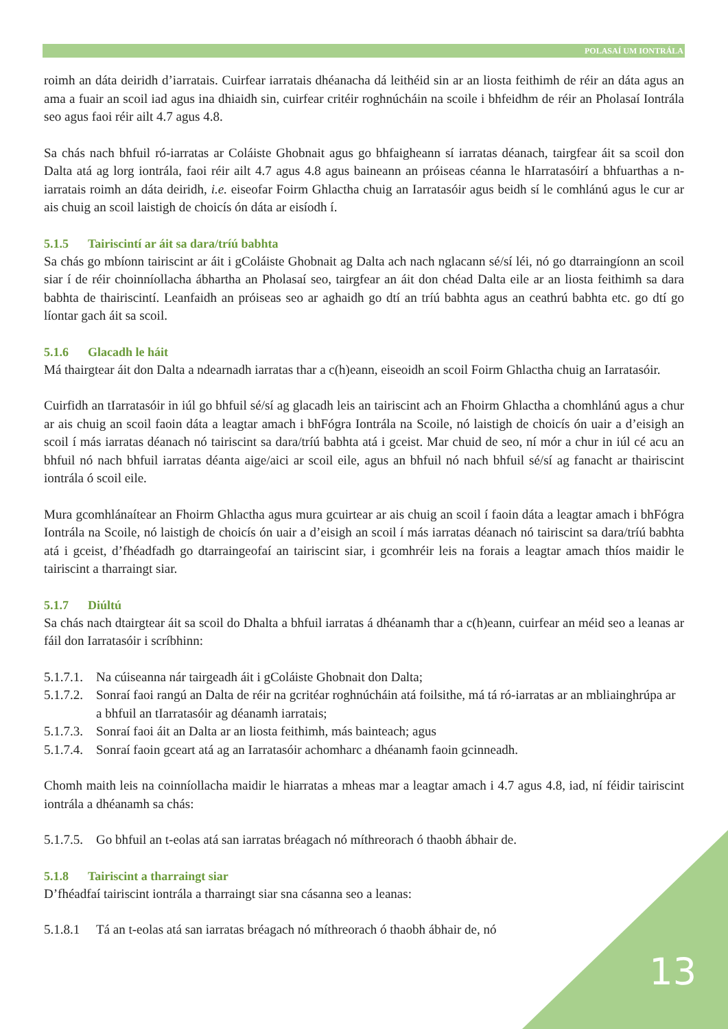POLASAÍ UM IONTRÁLA
roimh an dáta deiridh d’iarratais. Cuirfear iarratais dhéanacha dá leithéid sin ar an liosta feithimh de réir an dáta agus an ama a fuair an scoil iad agus ina dhiaidh sin, cuirfear critéir roghnúcháin na scoile i bhfeidhm de réir an Pholasaí Iontrála seo agus faoi réir ailt 4.7 agus 4.8.
Sa chás nach bhfuil ró-iarratas ar Coláiste Ghobnait agus go bhfaigheann sí iarratas déanach, tairgfear áit sa scoil don Dalta atá ag lorg iontrála, faoi réir ailt 4.7 agus 4.8 agus baineann an próiseas céanna le hIarratasóirí a bhfuarthas a n-iarratais roimh an dáta deiridh, i.e. eiseofar Foirm Ghlactha chuig an Iarratasóir agus beidh sí le comhlánú agus le cur ar ais chuig an scoil laistigh de choicís ón dáta ar eisíodh í.
5.1.5 Tairiscintí ar áit sa dara/tríú babhta
Sa chás go mbíonn tairiscint ar áit i gColáiste Ghobnait ag Dalta ach nach nglacann sé/sí léi, nó go dtarraingíonn an scoil siar í de réir choinníollacha ábhartha an Pholasaí seo, tairgfear an áit don chéad Dalta eile ar an liosta feithimh sa dara babhta de thairiscintí. Leanfaidh an próiseas seo ar aghaidh go dtí an tríú babhta agus an ceathrú babhta etc. go dtí go líontar gach áit sa scoil.
5.1.6 Glacadh le háit
Má thairgtear áit don Dalta a ndearnadh iarratas thar a c(h)eann, eiseoidh an scoil Foirm Ghlactha chuig an Iarratasóir.
Cuirfidh an tIarratasóir in iúl go bhfuil sé/sí ag glacadh leis an tairiscint ach an Fhoirm Ghlactha a chomhlánú agus a chur ar ais chuig an scoil faoin dáta a leagtar amach i bhFógra Iontrála na Scoile, nó laistigh de choicís ón uair a d’eisigh an scoil í más iarratas déanach nó tairiscint sa dara/tríú babhta atá i gceist. Mar chuid de seo, ní mór a chur in iúl cé acu an bhfuil nó nach bhfuil iarratas déanta aige/aici ar scoil eile, agus an bhfuil nó nach bhfuil sé/sí ag fanacht ar thairiscint iontrála ó scoil eile.
Mura gcomhlánaítear an Fhoirm Ghlactha agus mura gcuirtear ar ais chuig an scoil í faoin dáta a leagtar amach i bhFógra Iontrála na Scoile, nó laistigh de choicís ón uair a d’eisigh an scoil í más iarratas déanach nó tairiscint sa dara/tríú babhta atá i gceist, d’fhéadfadh go dtarraingeofaí an tairiscint siar, i gcomhréir leis na forais a leagtar amach thíos maidir le tairiscint a tharraingt siar.
5.1.7 Diúltú
Sa chás nach dtairgtear áit sa scoil do Dhalta a bhfuil iarratas á dhéanamh thar a c(h)eann, cuirfear an méid seo a leanas ar fáil don Iarratasóir i scríbhinn:
5.1.7.1. Na cúiseanna nár tairgeadh áit i gColáiste Ghobnait don Dalta;
5.1.7.2. Sonraí faoi rangú an Dalta de réir na gcritéar roghnúcháin atá foilsithe, má tá ró-iarratas ar an mbliainghrúpa ar a bhfuil an tIarratasóir ag déanamh iarratais;
5.1.7.3. Sonraí faoi áit an Dalta ar an liosta feithimh, más bainteach; agus
5.1.7.4. Sonraí faoin gceart atá ag an Iarratasóir achomharc a dhéanamh faoin gcinneadh.
Chomh maith leis na coinníollacha maidir le hiarratas a mheas mar a leagtar amach i 4.7 agus 4.8, iad, ní féidir tairiscint iontrála a dhéanamh sa chás:
5.1.7.5. Go bhfuil an t-eolas atá san iarratas bréagach nó míthreorach ó thaobh ábhair de.
5.1.8 Tairiscint a tharraingt siar
D’fhéadfaí tairiscint iontrála a tharraingt siar sna cásanna seo a leanas:
5.1.8.1 Tá an t-eolas atá san iarratas bréagach nó míthreorach ó thaobh ábhair de, nó
13